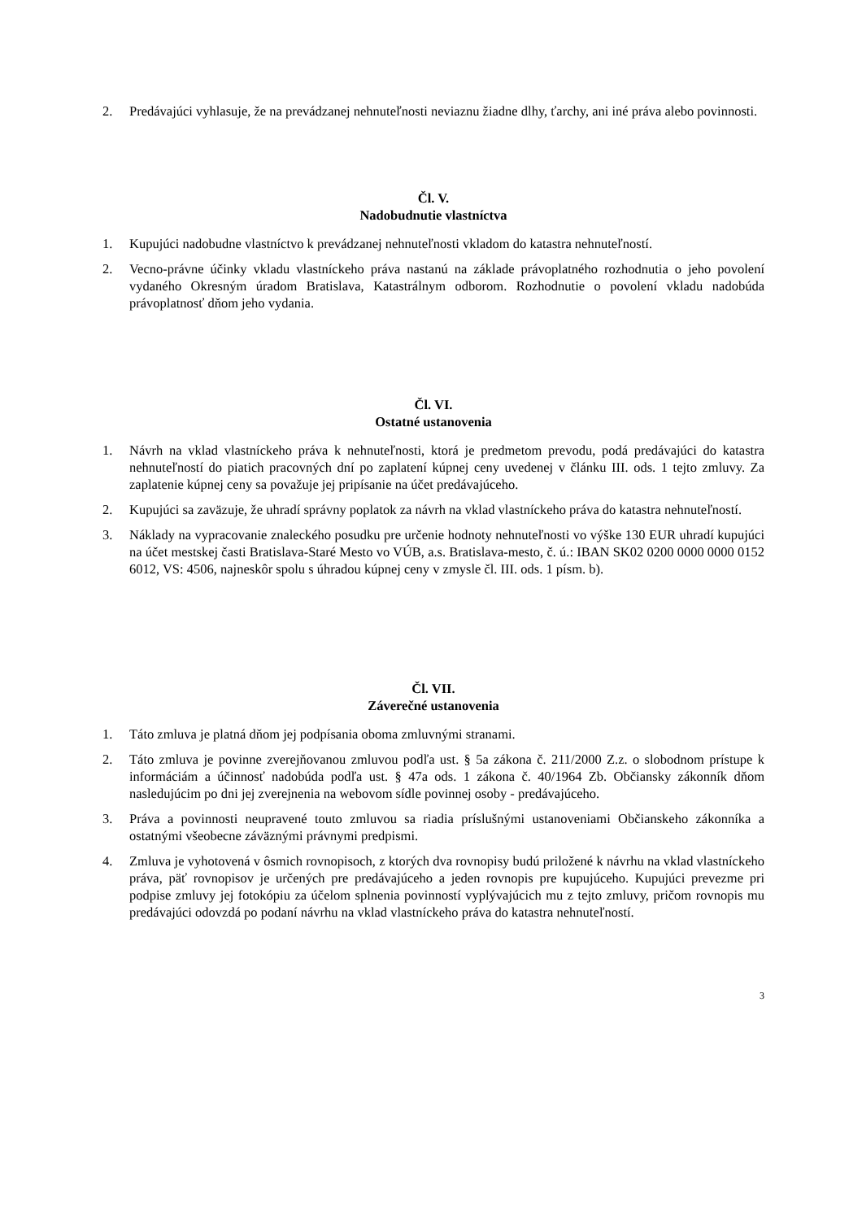2. Predávajúci vyhlasuje, že na prevádzanej nehnuteľnosti neviaznu žiadne dlhy, ťarchy, ani iné práva alebo povinnosti.
Čl. V.
Nadobudnutie vlastníctva
1. Kupujúci nadobudne vlastníctvo k prevádzanej nehnuteľnosti vkladom do katastra nehnuteľností.
2. Vecno-právne účinky vkladu vlastníckeho práva nastanú na základe právoplatného rozhodnutia o jeho povolení vydaného Okresným úradom Bratislava, Katastrálnym odborom. Rozhodnutie o povolení vkladu nadobúda právoplatnosť dňom jeho vydania.
Čl. VI.
Ostatné ustanovenia
1. Návrh na vklad vlastníckeho práva k nehnuteľnosti, ktorá je predmetom prevodu, podá predávajúci do katastra nehnuteľností do piatich pracovných dní po zaplatení kúpnej ceny uvedenej v článku III. ods. 1 tejto zmluvy. Za zaplatenie kúpnej ceny sa považuje jej pripísanie na účet predávajúceho.
2. Kupujúci sa zaväzuje, že uhradí správny poplatok za návrh na vklad vlastníckeho práva do katastra nehnuteľností.
3. Náklady na vypracovanie znaleckého posudku pre určenie hodnoty nehnuteľnosti vo výške 130 EUR uhradí kupujúci na účet mestskej časti Bratislava-Staré Mesto vo VÚB, a.s. Bratislava-mesto, č. ú.: IBAN SK02 0200 0000 0000 0152 6012, VS: 4506, najneskôr spolu s úhradou kúpnej ceny v zmysle čl. III. ods. 1 písm. b).
Čl. VII.
Záverečné ustanovenia
1. Táto zmluva je platná dňom jej podpísania oboma zmluvnými stranami.
2. Táto zmluva je povinne zverejňovanou zmluvou podľa ust. § 5a zákona č. 211/2000 Z.z. o slobodnom prístupe k informáciám a účinnosť nadobúda podľa ust. § 47a ods. 1 zákona č. 40/1964 Zb. Občiansky zákonník dňom nasledujúcim po dni jej zverejnenia na webovom sídle povinnej osoby - predávajúceho.
3. Práva a povinnosti neupravené touto zmluvou sa riadia príslušnými ustanoveniami Občianskeho zákonníka a ostatnými všeobecne záväznými právnymi predpismi.
4. Zmluva je vyhotovená v ôsmich rovnopisoch, z ktorých dva rovnopisy budú priložené k návrhu na vklad vlastníckeho práva, päť rovnopisov je určených pre predávajúceho a jeden rovnopis pre kupujúceho. Kupujúci prevezme pri podpise zmluvy jej fotokópiu za účelom splnenia povinností vyplývajúcich mu z tejto zmluvy, pričom rovnopis mu predávajúci odovzdá po podaní návrhu na vklad vlastníckeho práva do katastra nehnuteľností.
3